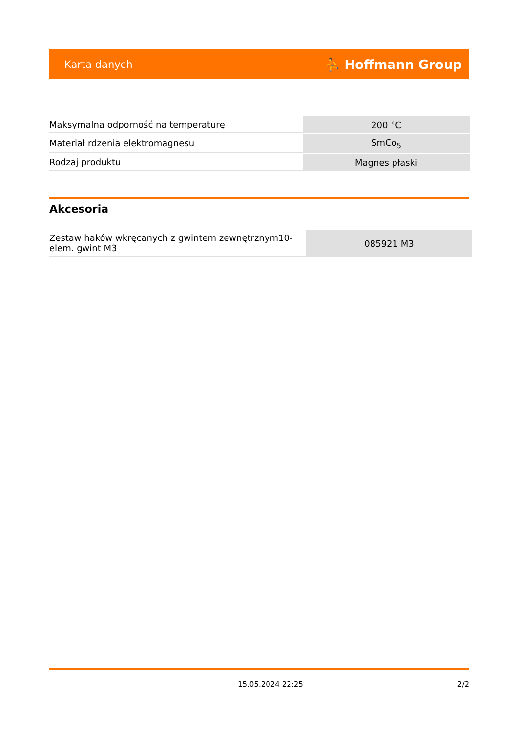Karta danych ⛹ Hoffmann Group
| Maksymalna odporność na temperaturę | 200 °C |
| Materiał rdzenia elektromagnesu | SmCo<sub>5</sub> |
| Rodzaj produktu | Magnes płaski |
Akcesoria
| Zestaw haków wkręcanych z gwintem zewnętrznym10- elem. gwint M3 | 085921 M3 |
15.05.2024 22:25 2/2